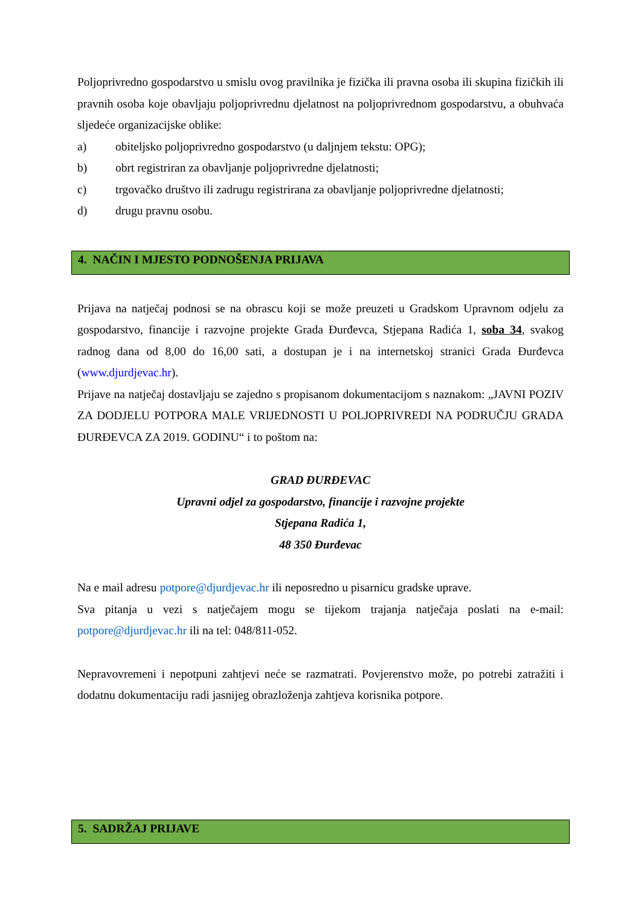Poljoprivredno gospodarstvo u smislu ovog pravilnika je fizička ili pravna osoba ili skupina fizičkih ili pravnih osoba koje obavljaju poljoprivrednu djelatnost na poljoprivrednom gospodarstvu, a obuhvaća sljedeće organizacijske oblike:
a) obiteljsko poljoprivredno gospodarstvo (u daljnjem tekstu: OPG);
b) obrt registriran za obavljanje poljoprivredne djelatnosti;
c) trgovačko društvo ili zadrugu registrirana za obavljanje poljoprivredne djelatnosti;
d) drugu pravnu osobu.
4. NAČIN I MJESTO PODNOŠENJA PRIJAVA
Prijava na natječaj podnosi se na obrascu koji se može preuzeti u Gradskom Upravnom odjelu za gospodarstvo, financije i razvojne projekte Grada Đurđevca, Stjepana Radića 1, soba 34, svakog radnog dana od 8,00 do 16,00 sati, a dostupan je i na internetskoj stranici Grada Đurđevca (www.djurdjevac.hr).
Prijave na natječaj dostavljaju se zajedno s propisanom dokumentacijom s naznakom: „JAVNI POZIV ZA DODJELU POTPORA MALE VRIJEDNOSTI U POLJOPRIVREDI NA PODRUČJU GRADA ĐURĐEVCA ZA 2019. GODINU“ i to poštom na:
GRAD ĐURĐEVAC
Upravni odjel za gospodarstvo, financije i razvojne projekte
Stjepana Radića 1,
48 350 Đurđevac
Na e mail adresu potpore@djurdjevac.hr ili neposredno u pisarnicu gradske uprave.
Sva pitanja u vezi s natječajem mogu se tijekom trajanja natječaja poslati na e-mail: potpore@djurdjevac.hr ili na tel: 048/811-052.
Nepravovremeni i nepotpuni zahtjevi neće se razmatrati. Povjerenstvo može, po potrebi zatražiti i dodatnu dokumentaciju radi jasnijeg obrazloženja zahtjeva korisnika potpore.
5. SADRŽAJ PRIJAVE